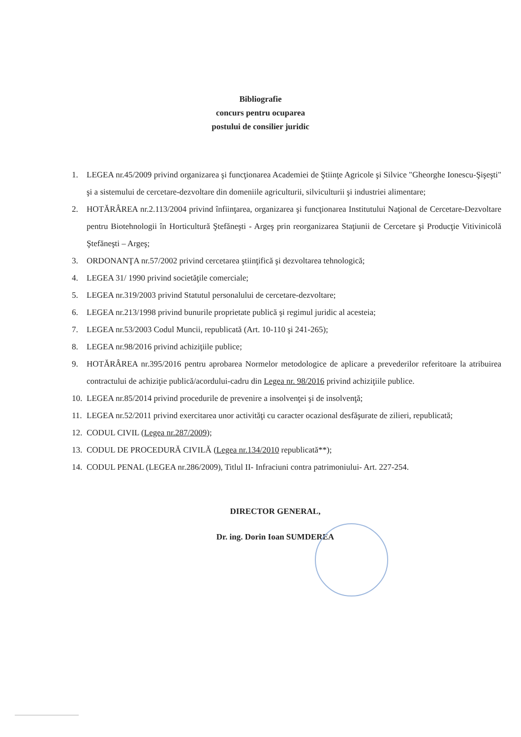Bibliografie
concurs pentru ocuparea
postului de consilier juridic
1. LEGEA nr.45/2009 privind organizarea şi funcţionarea Academiei de Ştiinţe Agricole şi Silvice "Gheorghe Ionescu-Şişeşti" şi a sistemului de cercetare-dezvoltare din domeniile agriculturii, silviculturii şi industriei alimentare;
2. HOTĂRÂREA nr.2.113/2004 privind înfiinţarea, organizarea şi funcţionarea Institutului Naţional de Cercetare-Dezvoltare pentru Biotehnologii în Horticultură Ştefăneşti - Argeş prin reorganizarea Staţiunii de Cercetare şi Producţie Vitivinicolă Ştefăneşti – Argeş;
3. ORDONANŢA nr.57/2002 privind cercetarea ştiinţifică şi dezvoltarea tehnologică;
4. LEGEA 31/ 1990 privind societăţile comerciale;
5. LEGEA nr.319/2003 privind Statutul personalului de cercetare-dezvoltare;
6. LEGEA nr.213/1998 privind bunurile proprietate publică şi regimul juridic al acesteia;
7. LEGEA nr.53/2003 Codul Muncii, republicată (Art. 10-110 şi 241-265);
8. LEGEA nr.98/2016 privind achiziţiile publice;
9. HOTĂRÂREA nr.395/2016 pentru aprobarea Normelor metodologice de aplicare a prevederilor referitoare la atribuirea contractului de achiziţie publică/acordului-cadru din Legea nr. 98/2016 privind achiziţiile publice.
10. LEGEA nr.85/2014 privind procedurile de prevenire a insolvenţei şi de insolvenţă;
11. LEGEA nr.52/2011 privind exercitarea unor activităţi cu caracter ocazional desfăşurate de zilieri, republicată;
12. CODUL CIVIL (Legea nr.287/2009);
13. CODUL DE PROCEDURĂ CIVILĂ (Legea nr.134/2010 republicată**);
14. CODUL PENAL (LEGEA nr.286/2009), Titlul II- Infraciuni contra patrimoniului- Art. 227-254.
DIRECTOR GENERAL,
Dr. ing. Dorin Ioan SUMDEREA